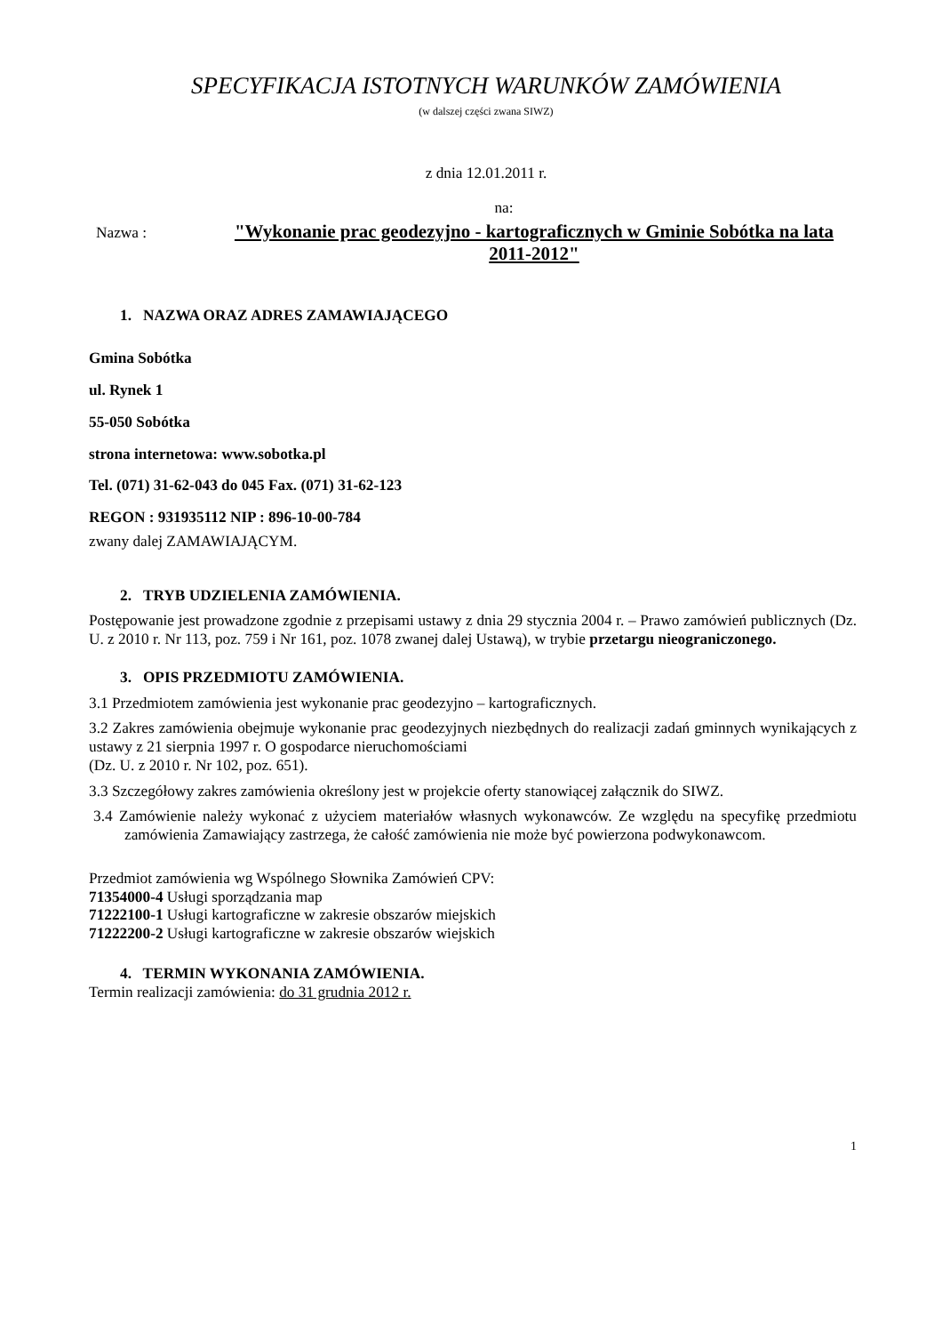SPECYFIKACJA ISTOTNYCH WARUNKÓW ZAMÓWIENIA
(w dalszej części zwana SIWZ)
z dnia 12.01.2011 r.
na:
Nazwa :
"Wykonanie prac geodezyjno - kartograficznych w Gminie Sobótka na lata 2011-2012"
1. NAZWA ORAZ ADRES ZAMAWIAJĄCEGO
Gmina Sobótka
ul. Rynek 1
55-050 Sobótka
strona internetowa: www.sobotka.pl
Tel. (071) 31-62-043 do 045 Fax. (071) 31-62-123
REGON : 931935112 NIP : 896-10-00-784
zwany dalej ZAMAWIAJĄCYM.
2. TRYB UDZIELENIA ZAMÓWIENIA.
Postępowanie jest prowadzone zgodnie z przepisami ustawy z dnia 29 stycznia 2004 r. – Prawo zamówień publicznych (Dz. U. z 2010 r. Nr 113, poz. 759 i Nr 161, poz. 1078 zwanej dalej Ustawą), w trybie przetargu nieograniczonego.
3. OPIS PRZEDMIOTU ZAMÓWIENIA.
3.1 Przedmiotem zamówienia jest wykonanie prac geodezyjno – kartograficznych.
3.2 Zakres zamówienia obejmuje wykonanie prac geodezyjnych niezbędnych do realizacji zadań gminnych wynikających z ustawy z 21 sierpnia 1997 r. O gospodarce nieruchomościami
(Dz. U. z 2010 r. Nr 102, poz. 651).
3.3 Szczegółowy zakres zamówienia określony jest w projekcie oferty stanowiącej załącznik do SIWZ.
3.4 Zamówienie należy wykonać z użyciem materiałów własnych wykonawców. Ze względu na specyfikę przedmiotu zamówienia Zamawiający zastrzega, że całość zamówienia nie może być powierzona podwykonawcom.
Przedmiot zamówienia wg Wspólnego Słownika Zamówień CPV:
71354000-4 Usługi sporządzania map
71222100-1 Usługi kartograficzne w zakresie obszarów miejskich
71222200-2 Usługi kartograficzne w zakresie obszarów wiejskich
4. TERMIN WYKONANIA ZAMÓWIENIA.
Termin realizacji zamówienia: do 31 grudnia 2012 r.
1